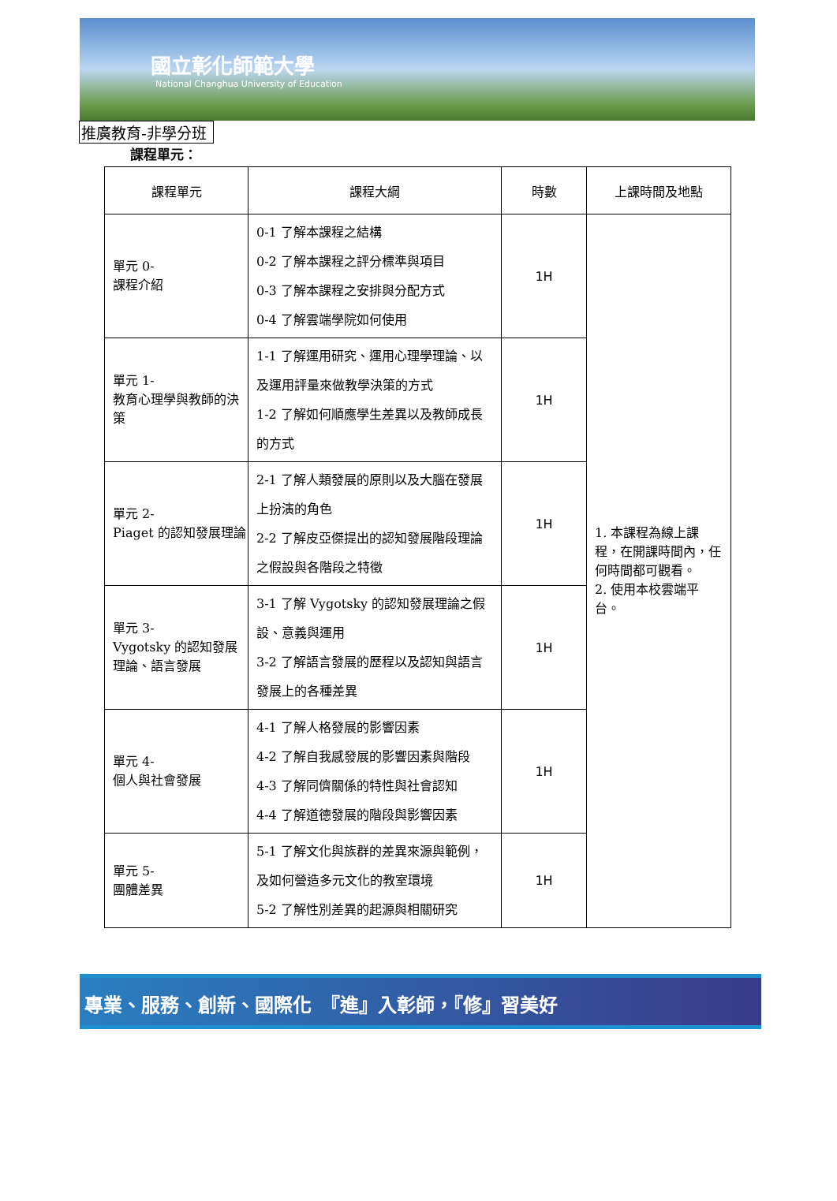國立彰化師範大學
National Changhua University of Education
推廣教育-非學分班
課程單元：
| 課程單元 | 課程大綱 | 時數 | 上課時間及地點 |
| --- | --- | --- | --- |
| 單元 0- 課程介紹 | 0-1 了解本課程之結構 0-2 了解本課程之評分標準與項目 0-3 了解本課程之安排與分配方式 0-4 了解雲端學院如何使用 | 1H | 1. 本課程為線上課程，在開課時間內，任何時間都可觀看。 2. 使用本校雲端平台。 |
| 單元 1- 教育心理學與教師的決策 | 1-1 了解運用研究、運用心理學理論、以及運用評量來做教學決策的方式 1-2 了解如何順應學生差異以及教師成長的方式 | 1H | |
| 單元 2- Piaget 的認知發展理論 | 2-1 了解人類發展的原則以及大腦在發展上扮演的角色 2-2 了解皮亞傑提出的認知發展階段理論之假設與各階段之特徵 | 1H | |
| 單元 3- Vygotsky 的認知發展理論、語言發展 | 3-1 了解 Vygotsky 的認知發展理論之假設、意義與運用 3-2 了解語言發展的歷程以及認知與語言發展上的各種差異 | 1H | |
| 單元 4- 個人與社會發展 | 4-1 了解人格發展的影響因素 4-2 了解自我感發展的影響因素與階段 4-3 了解同儕關係的特性與社會認知 4-4 了解道德發展的階段與影響因素 | 1H | |
| 單元 5- 團體差異 | 5-1 了解文化與族群的差異來源與範例，及如何營造多元文化的教室環境 5-2 了解性別差異的起源與相關研究 | 1H | |
專業、服務、創新、國際化 『進』入彰師，『修』習美好